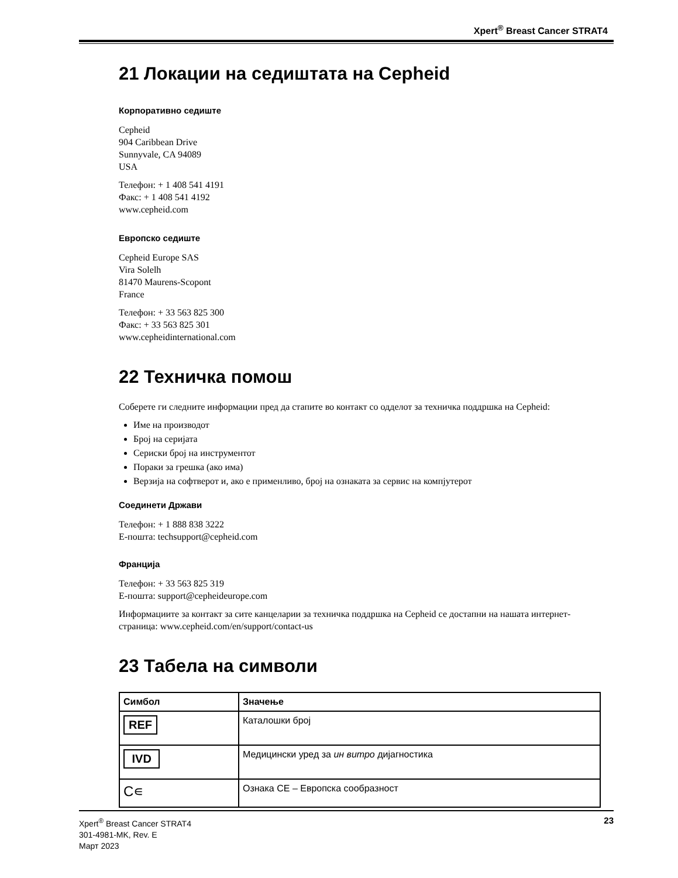Xpert<sup>®</sup> Breast Cancer STRAT4
21 Локации на седиштата на Cepheid
Корпоративно седиште
Cepheid
904 Caribbean Drive
Sunnyvale, CA 94089
USA
Телефон: + 1 408 541 4191
Факс: + 1 408 541 4192
www.cepheid.com
Европско седиште
Cepheid Europe SAS
Vira Solelh
81470 Maurens-Scopont
France
Телефон: + 33 563 825 300
Факс: + 33 563 825 301
www.cepheidinternational.com
22 Техничка помош
Соберете ги следните информации пред да стапите во контакт со одделот за техничка поддршка на Cepheid:
Име на производот
Број на серијата
Сериски број на инструментот
Пораки за грешка (ако има)
Верзија на софтверот и, ако е применливо, број на ознаката за сервис на компјутерот
Соединети Држави
Телефон: + 1 888 838 3222
Е-пошта: techsupport@cepheid.com
Франција
Телефон: + 33 563 825 319
Е-пошта: support@cepheideurope.com
Информациите за контакт за сите канцеларии за техничка поддршка на Cepheid се достапни на нашата интернет-страница: www.cepheid.com/en/support/contact-us
23 Табела на символи
| Симбол | Значење |
| --- | --- |
| REF | Каталошки број |
| IVD | Медицински уред за ин витро дијагностика |
| C∊ | Ознака CE – Европска сообразност |
Xpert<sup>®</sup> Breast Cancer STRAT4
301-4981-MK, Rev. E
Март 2023
23